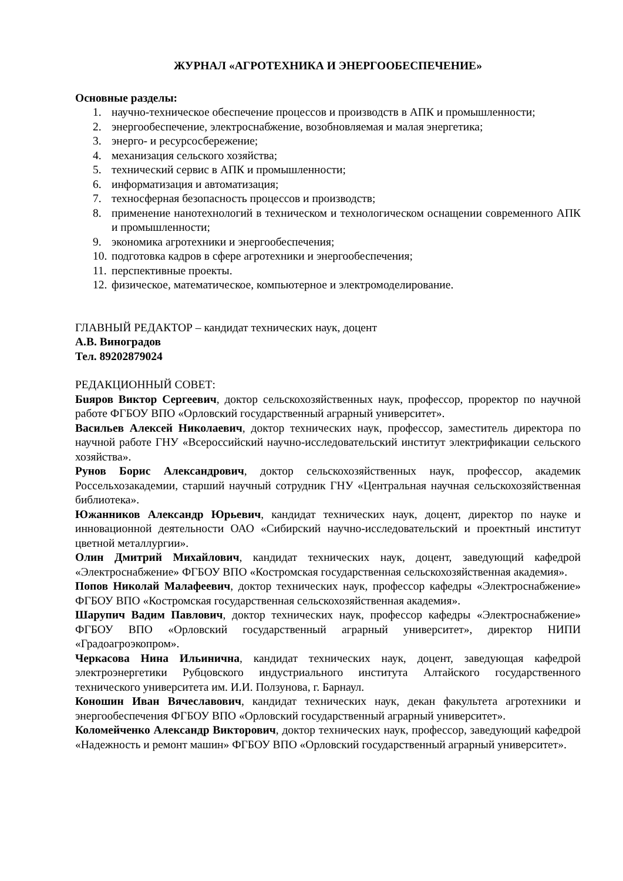ЖУРНАЛ «АГРОТЕХНИКА И ЭНЕРГООБЕСПЕЧЕНИЕ»
Основные разделы:
1. научно-техническое обеспечение процессов и производств в АПК и промышленности;
2. энергообеспечение, электроснабжение, возобновляемая и малая энергетика;
3. энерго- и ресурсосбережение;
4. механизация сельского хозяйства;
5. технический сервис в АПК и промышленности;
6. информатизация и автоматизация;
7. техносферная безопасность процессов и производств;
8. применение нанотехнологий в техническом и технологическом оснащении современного АПК и промышленности;
9. экономика агротехники и энергообеспечения;
10. подготовка кадров в сфере агротехники и энергообеспечения;
11. перспективные проекты.
12. физическое, математическое, компьютерное и электромоделирование.
ГЛАВНЫЙ РЕДАКТОР – кандидат технических наук, доцент
А.В. Виноградов
Тел. 89202879024
РЕДАКЦИОННЫЙ СОВЕТ:
Бuяров Виктор Сергеевич, доктор сельскохозяйственных наук, профессор, проректор по научной работе ФГБОУ ВПО «Орловский государственный аграрный университет».
Васильев Алексей Николаевич, доктор технических наук, профессор, заместитель директора по научной работе ГНУ «Всероссийский научно-исследовательский институт электрификации сельского хозяйства».
Рунов Борис Александрович, доктор сельскохозяйственных наук, профессор, академик Россельхозакадемии, старший научный сотрудник ГНУ «Центральная научная сельскохозяйственная библиотека».
Южанников Александр Юрьевич, кандидат технических наук, доцент, директор по науке и инновационной деятельности ОАО «Сибирский научно-исследовательский и проектный институт цветной металлургии».
Олин Дмитрий Михайлович, кандидат технических наук, доцент, заведующий кафедрой «Электроснабжение» ФГБОУ ВПО «Костромская государственная сельскохозяйственная академия».
Попов Николай Малафеевич, доктор технических наук, профессор кафедры «Электроснабжение» ФГБОУ ВПО «Костромская государственная сельскохозяйственная академия».
Шарупич Вадим Павлович, доктор технических наук, профессор кафедры «Электроснабжение» ФГБОУ ВПО «Орловский государственный аграрный университет», директор НИПИ «Градоагроэкопром».
Черкасова Нина Ильинична, кандидат технических наук, доцент, заведующая кафедрой электроэнергетики Рубцовского индустриального института Алтайского государственного технического университета им. И.И. Ползунова, г. Барнаул.
Коношин Иван Вячеславович, кандидат технических наук, декан факультета агротехники и энергообеспечения ФГБОУ ВПО «Орловский государственный аграрный университет».
Коломейченко Александр Викторович, доктор технических наук, профессор, заведующий кафедрой «Надежность и ремонт машин» ФГБОУ ВПО «Орловский государственный аграрный университет».